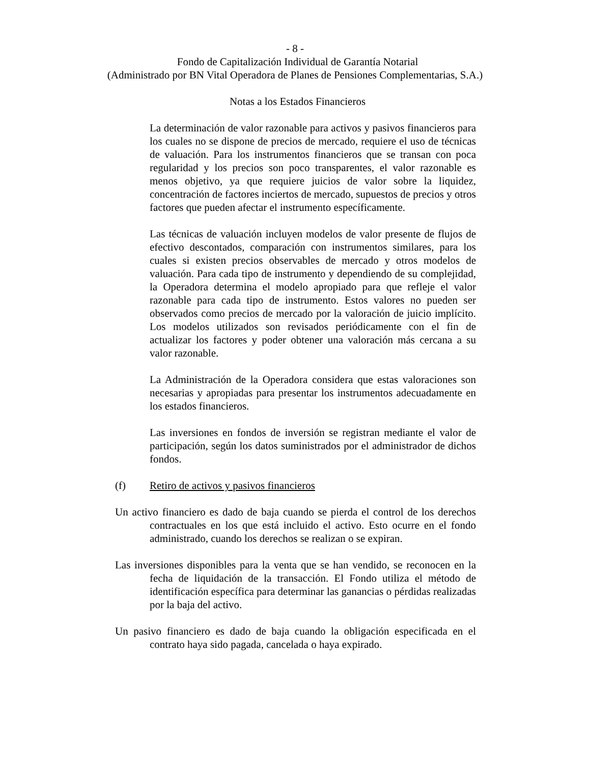- 8 -
Fondo de Capitalización Individual de Garantía Notarial
(Administrado por BN Vital Operadora de Planes de Pensiones Complementarias, S.A.)
Notas a los Estados Financieros
La determinación de valor razonable para activos y pasivos financieros para los cuales no se dispone de precios de mercado, requiere el uso de técnicas de valuación. Para los instrumentos financieros que se transan con poca regularidad y los precios son poco transparentes, el valor razonable es menos objetivo, ya que requiere juicios de valor sobre la liquidez, concentración de factores inciertos de mercado, supuestos de precios y otros factores que pueden afectar el instrumento específicamente.
Las técnicas de valuación incluyen modelos de valor presente de flujos de efectivo descontados, comparación con instrumentos similares, para los cuales si existen precios observables de mercado y otros modelos de valuación. Para cada tipo de instrumento y dependiendo de su complejidad, la Operadora determina el modelo apropiado para que refleje el valor razonable para cada tipo de instrumento. Estos valores no pueden ser observados como precios de mercado por la valoración de juicio implícito. Los modelos utilizados son revisados periódicamente con el fin de actualizar los factores y poder obtener una valoración más cercana a su valor razonable.
La Administración de la Operadora considera que estas valoraciones son necesarias y apropiadas para presentar los instrumentos adecuadamente en los estados financieros.
Las inversiones en fondos de inversión se registran mediante el valor de participación, según los datos suministrados por el administrador de dichos fondos.
(f) Retiro de activos y pasivos financieros
Un activo financiero es dado de baja cuando se pierda el control de los derechos contractuales en los que está incluido el activo. Esto ocurre en el fondo administrado, cuando los derechos se realizan o se expiran.
Las inversiones disponibles para la venta que se han vendido, se reconocen en la fecha de liquidación de la transacción. El Fondo utiliza el método de identificación específica para determinar las ganancias o pérdidas realizadas por la baja del activo.
Un pasivo financiero es dado de baja cuando la obligación especificada en el contrato haya sido pagada, cancelada o haya expirado.